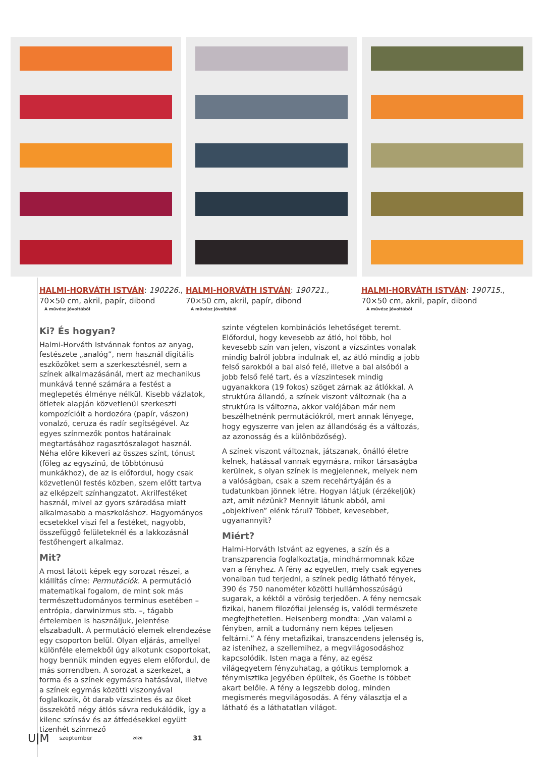HALMI-HORVÁTH ISTVÁN: 190226.,
70×50 cm, akril, papír, dibond
A művész jóvoltából
HALMI-HORVÁTH ISTVÁN: 190721.,
70×50 cm, akril, papír, dibond
A művész jóvoltából
HALMI-HORVÁTH ISTVÁN: 190715.,
70×50 cm, akril, papír, dibond
A művész jóvoltából
Ki? És hogyan?
Halmi-Horváth Istvánnak fontos az anyag, festészete „analóg”, nem használ digitális eszközöket sem a szerkesztésnél, sem a színek alkalmazásánál, mert az mechanikus munkává tenné számára a festést a meglepetés élménye nélkül. Kisebb vázlatok, ötletek alapján közvetlenül szerkeszti kompozícióit a hordozóra (papír, vászon) vonalzó, ceruza és radír segítségével. Az egyes színmezők pontos határainak megtartásához ragasztószalagot használ. Néha előre kikeveri az összes színt, tónust (főleg az egyszínű, de többtónusú munkákhoz), de az is előfordul, hogy csak közvetlenül festés közben, szem előtt tartva az elképzelt színhangzatot. Akrilfestéket használ, mivel az gyors száradása miatt alkalmasabb a maszkoláshoz. Hagyományos ecsetekkel viszi fel a festéket, nagyobb, összefüggő felületeknél és a lakkozásnál festőhengert alkalmaz.
Mit?
A most látott képek egy sorozat részei, a kiállítás címe: Permutációk. A permutáció matematikai fogalom, de mint sok más természettudományos terminus esetében – entrópia, darwinizmus stb. –, tágabb értelemben is használjuk, jelentése elszabadult. A permutáció elemek elrendezése egy csoporton belül. Olyan eljárás, amellyel különféle elemekből úgy alkotunk csoportokat, hogy bennük minden egyes elem előfordul, de más sorrendben. A sorozat a szerkezet, a forma és a színek egymásra hatásával, illetve a színek egymás közötti viszonyával foglalkozik, öt darab vízszintes és az őket összekötő négy átlós sávra redukálódik, így a kilenc színsáv és az átfedésekkel együtt tizenhét színmező
szinte végtelen kombinációs lehetőséget teremt. Előfordul, hogy kevesebb az átló, hol több, hol kevesebb szín van jelen, viszont a vízszintes vonalak mindig balról jobbra indulnak el, az átló mindig a jobb felső sarokból a bal alsó felé, illetve a bal alsóból a jobb felső felé tart, és a vízszintesek mindig ugyanakkora (19 fokos) szöget zárnak az átlókkal. A struktúra állandó, a színek viszont változnak (ha a struktúra is változna, akkor valójában már nem beszélhetnénk permutációkról, mert annak lényege, hogy egyszerre van jelen az állandóság és a változás, az azonosság és a különbözőség).
A színek viszont változnak, játszanak, önálló életre kelnek, hatással vannak egymásra, mikor társaságba kerülnek, s olyan színek is megjelennek, melyek nem a valóságban, csak a szem recehártyáján és a tudatunkban jönnek létre. Hogyan látjuk (érzékeljük) azt, amit nézünk? Mennyit látunk abból, ami „objektíven” elénk tárul? Többet, kevesebbet, ugyanannyit?
Miért?
Halmi-Horváth Istvánt az egyenes, a szín és a transzparencia foglalkoztatja, mindhármomnak köze van a fényhez. A fény az egyetlen, mely csak egyenes vonalban tud terjedni, a színek pedig látható fények, 390 és 750 nanométer közötti hullámhosszúságú sugarak, a kéktől a vörösig terjedően. A fény nemcsak fizikai, hanem filozófiai jelenség is, valódi természete megfejthetetlen. Heisenberg mondta: „Van valami a fényben, amit a tudomány nem képes teljesen feltárni.” A fény metafizikai, transzcendens jelenség is, az istenihez, a szellemihez, a megvilágosodáshoz kapcsolódik. Isten maga a fény, az egész világegyetem fényzuhatag, a gótikus templomok a fénymisztika jegyében épültek, és Goethe is többet akart belőle. A fény a legszebb dolog, minden megismerés megvilágosodás. A fény választja el a látható és a láthatatlan világot.
U|M szeptember 2020 31